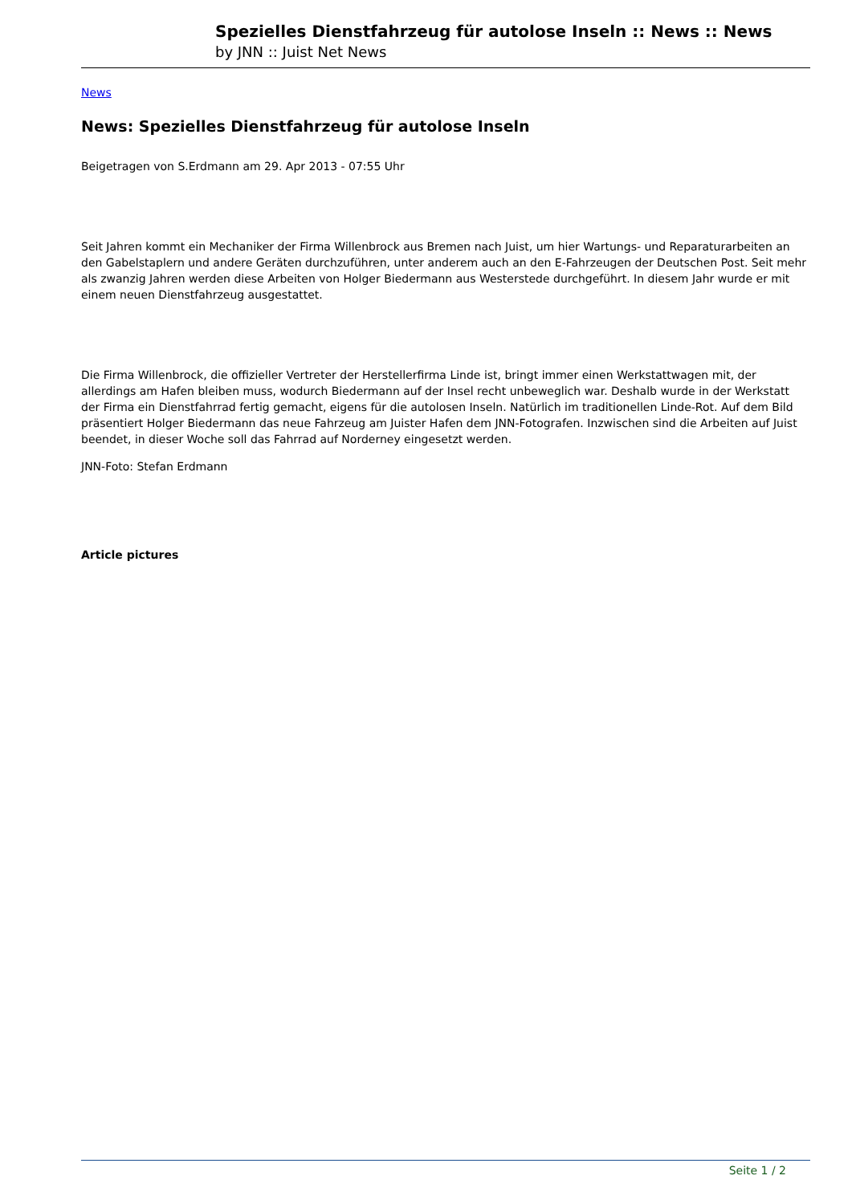Spezielles Dienstfahrzeug für autolose Inseln :: News :: News
by JNN :: Juist Net News
News
News: Spezielles Dienstfahrzeug für autolose Inseln
Beigetragen von S.Erdmann am 29. Apr 2013 - 07:55 Uhr
Seit Jahren kommt ein Mechaniker der Firma Willenbrock aus Bremen nach Juist, um hier Wartungs- und Reparaturarbeiten an den Gabelstaplern und andere Geräten durchzuführen, unter anderem auch an den E-Fahrzeugen der Deutschen Post. Seit mehr als zwanzig Jahren werden diese Arbeiten von Holger Biedermann aus Westerstede durchgeführt. In diesem Jahr wurde er mit einem neuen Dienstfahrzeug ausgestattet.
Die Firma Willenbrock, die offizieller Vertreter der Herstellerfirma Linde ist, bringt immer einen Werkstattwagen mit, der allerdings am Hafen bleiben muss, wodurch Biedermann auf der Insel recht unbeweglich war. Deshalb wurde in der Werkstatt der Firma ein Dienstfahrrad fertig gemacht, eigens für die autolosen Inseln. Natürlich im traditionellen Linde-Rot. Auf dem Bild präsentiert Holger Biedermann das neue Fahrzeug am Juister Hafen dem JNN-Fotografen. Inzwischen sind die Arbeiten auf Juist beendet, in dieser Woche soll das Fahrrad auf Norderney eingesetzt werden.
JNN-Foto: Stefan Erdmann
Article pictures
Seite 1 / 2